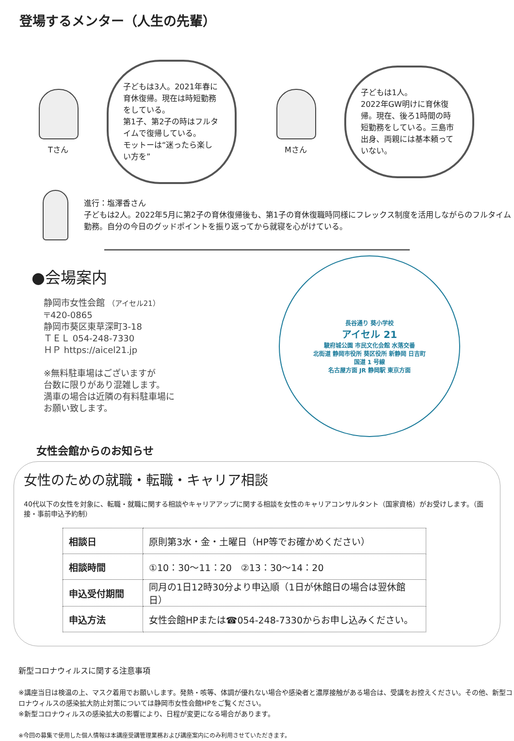登場するメンター（人生の先輩）
Tさん
子どもは3人。2021年春に育休復帰。現在は時短勤務をしている。
第1子、第2子の時はフルタイムで復帰している。
モットーは“迷ったら楽しい方を”
Mさん
子どもは1人。
2022年GW明けに育休復帰。現在、後ろ1時間の時短勤務をしている。三島市出身、両親には基本頼っていない。
進行：塩澤香さん
子どもは2人。2022年5月に第2子の育休復帰後も、第1子の育休復職時同様にフレックス制度を活用しながらのフルタイム勤務。自分の今日のグッドポイントを振り返ってから就寝を心がけている。
●会場案内
静岡市女性会館 （アイセル21）
〒420-0865
静岡市葵区東草深町3-18
ＴＥＬ 054-248-7330
ＨＰ https://aicel21.jp
※無料駐車場はございますが
台数に限りがあり混雑します。
満車の場合は近隣の有料駐車場に
お願い致します。
長谷通り 葵小学校
アイセル 21
駿府城公園 市民文化会館 水落交番
北街道 静岡市役所 葵区役所 新静岡 日吉町
国道 1 号線
名古屋方面 JR 静岡駅 東京方面
女性会館からのお知らせ
女性のための就職・転職・キャリア相談
40代以下の女性を対象に、転職・就職に関する相談やキャリアアップに関する相談を女性のキャリアコンサルタント（国家資格）がお受けします。（面接・事前申込予約制）
| 相談日 | 原則第3水・金・土曜日（HP等でお確かめください） |
| 相談時間 | ①10：30～11：20 ②13：30～14：20 |
| 申込受付期間 | 同月の1日12時30分より申込順（1日が休館日の場合は翌休館日） |
| 申込方法 | 女性会館HPまたは☎054-248-7330からお申し込みください。 |
新型コロナウィルスに関する注意事項
※講座当日は検温の上、マスク着用でお願いします。発熱・咳等、体調が優れない場合や感染者と濃厚接触がある場合は、受講をお控えください。その他、新型コロナウィルスの感染拡大防止対策については静岡市女性会館HPをご覧ください。
※新型コロナウィルスの感染拡大の影響により、日程が変更になる場合があります。
※今回の募集で使用した個人情報は本講座受講管理業務および講座案内にのみ利用させていただきます。